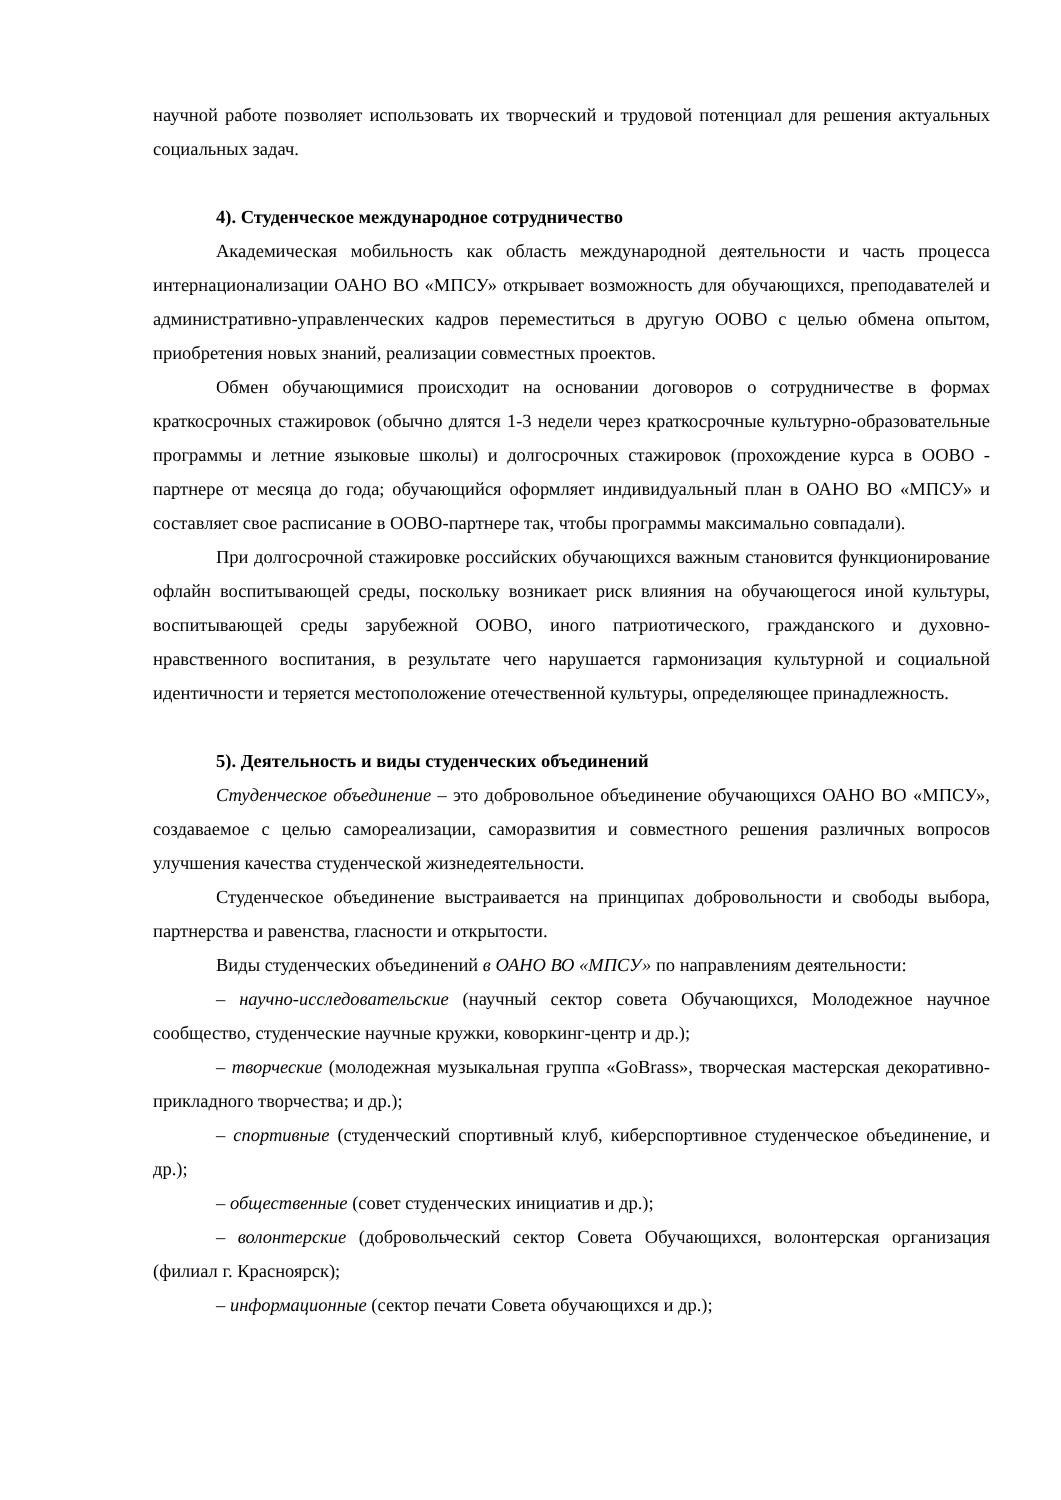научной работе позволяет использовать их творческий и трудовой потенциал для решения актуальных социальных задач.
4). Студенческое международное сотрудничество
Академическая мобильность как область международной деятельности и часть процесса интернационализации ОАНО ВО «МПСУ» открывает возможность для обучающихся, преподавателей и административно-управленческих кадров переместиться в другую ООВО с целью обмена опытом, приобретения новых знаний, реализации совместных проектов.
Обмен обучающимися происходит на основании договоров о сотрудничестве в формах краткосрочных стажировок (обычно длятся 1-3 недели через краткосрочные культурно-образовательные программы и летние языковые школы) и долгосрочных стажировок (прохождение курса в ООВО - партнере от месяца до года; обучающийся оформляет индивидуальный план в ОАНО ВО «МПСУ» и составляет свое расписание в ООВО-партнере так, чтобы программы максимально совпадали).
При долгосрочной стажировке российских обучающихся важным становится функционирование офлайн воспитывающей среды, поскольку возникает риск влияния на обучающегося иной культуры, воспитывающей среды зарубежной ООВО, иного патриотического, гражданского и духовно-нравственного воспитания, в результате чего нарушается гармонизация культурной и социальной идентичности и теряется местоположение отечественной культуры, определяющее принадлежность.
5). Деятельность и виды студенческих объединений
Студенческое объединение – это добровольное объединение обучающихся ОАНО ВО «МПСУ», создаваемое с целью самореализации, саморазвития и совместного решения различных вопросов улучшения качества студенческой жизнедеятельности.
Студенческое объединение выстраивается на принципах добровольности и свободы выбора, партнерства и равенства, гласности и открытости.
Виды студенческих объединений в ОАНО ВО «МПСУ» по направлениям деятельности:
– научно-исследовательские (научный сектор совета Обучающихся, Молодежное научное сообщество, студенческие научные кружки, коворкинг-центр и др.);
– творческие (молодежная музыкальная группа «GoBrass», творческая мастерская декоративно-прикладного творчества; и др.);
– спортивные (студенческий спортивный клуб, киберспортивное студенческое объединение, и др.);
– общественные (совет студенческих инициатив и др.);
– волонтерские (добровольческий сектор Совета Обучающихся, волонтерская организация (филиал г. Красноярск);
– информационные (сектор печати Совета обучающихся и др.);